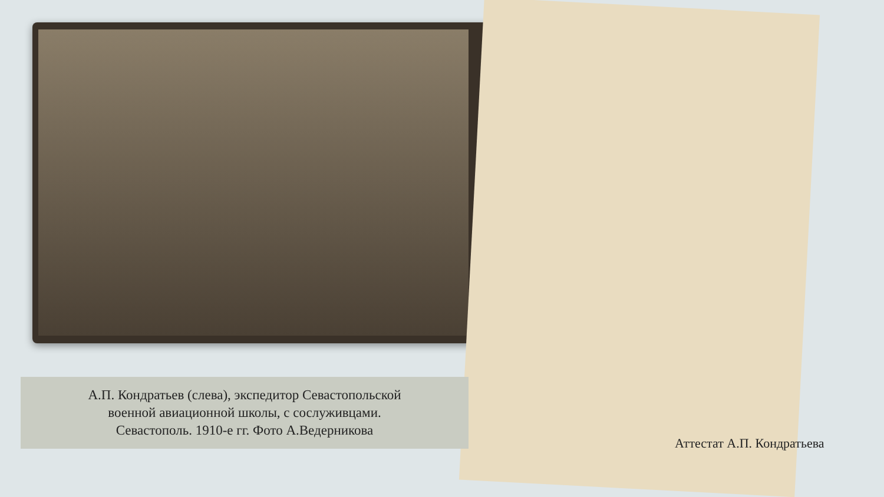А.П. Кондратьев (слева), экспедитор Севастопольской
военной авиационной школы, с сослуживцами.
Севастополь. 1910-е гг. Фото А.Ведерникова
Аттестат А.П. Кондратьева